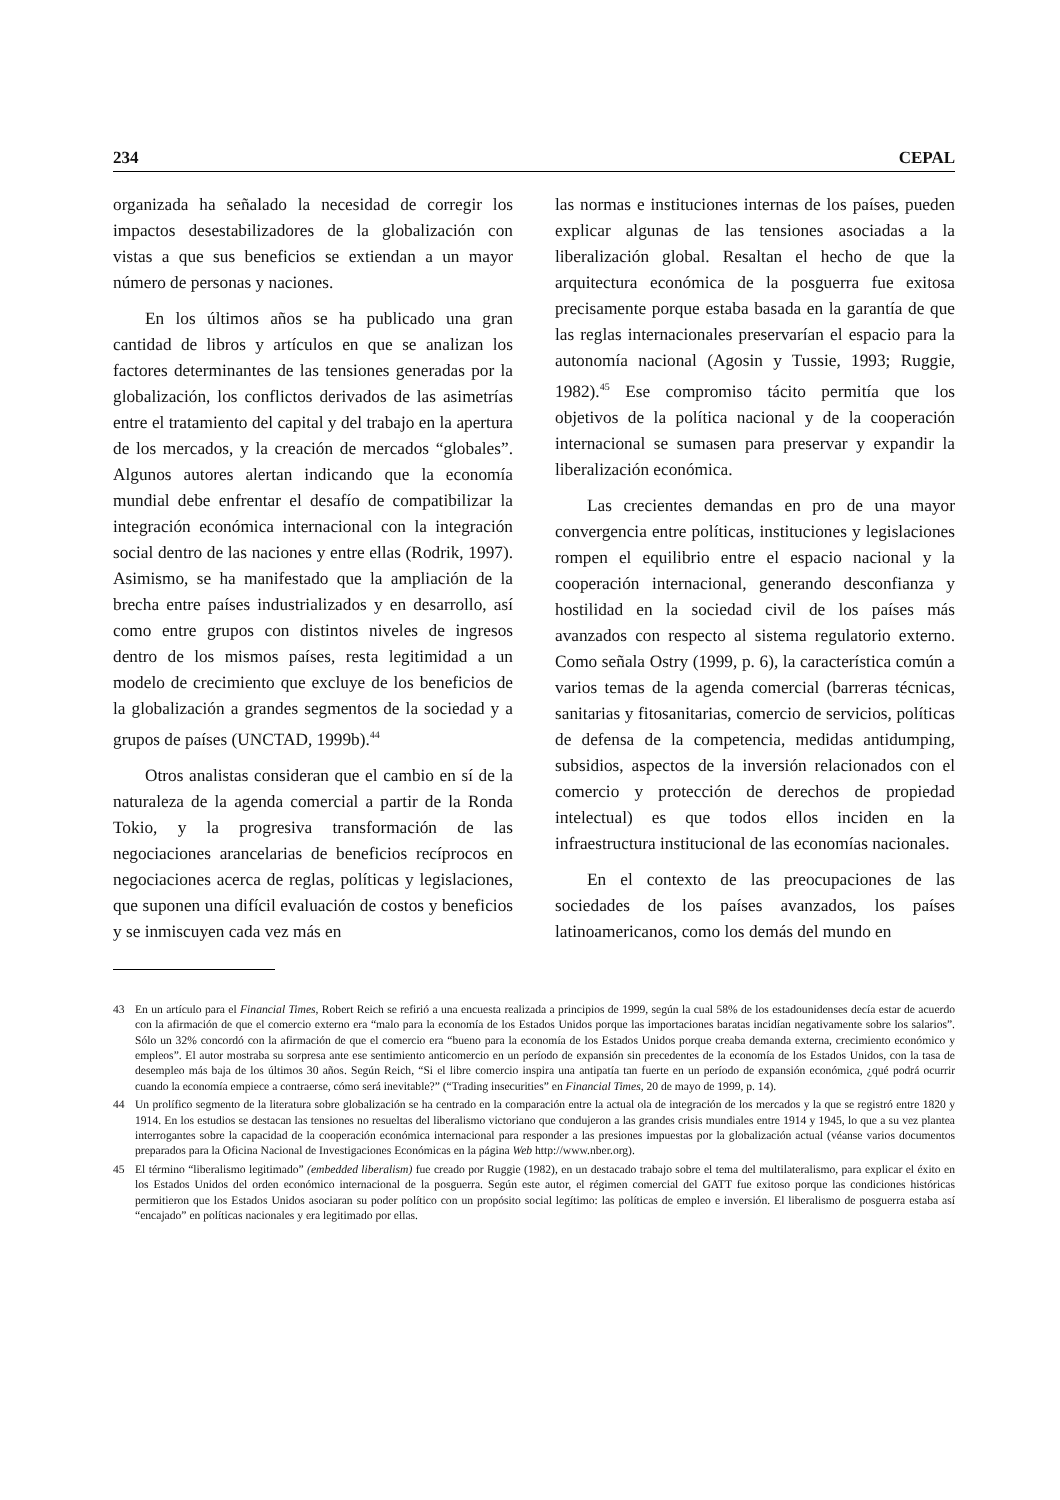234 CEPAL
organizada ha señalado la necesidad de corregir los impactos desestabilizadores de la globalización con vistas a que sus beneficios se extiendan a un mayor número de personas y naciones.
En los últimos años se ha publicado una gran cantidad de libros y artículos en que se analizan los factores determinantes de las tensiones generadas por la globalización, los conflictos derivados de las asimetrías entre el tratamiento del capital y del trabajo en la apertura de los mercados, y la creación de mercados “globales”. Algunos autores alertan indicando que la economía mundial debe enfrentar el desafío de compatibilizar la integración económica internacional con la integración social dentro de las naciones y entre ellas (Rodrik, 1997). Asimismo, se ha manifestado que la ampliación de la brecha entre países industrializados y en desarrollo, así como entre grupos con distintos niveles de ingresos dentro de los mismos países, resta legitimidad a un modelo de crecimiento que excluye de los beneficios de la globalización a grandes segmentos de la sociedad y a grupos de países (UNCTAD, 1999b).<sup>44</sup>
Otros analistas consideran que el cambio en sí de la naturaleza de la agenda comercial a partir de la Ronda Tokio, y la progresiva transformación de las negociaciones arancelarias de beneficios recíprocos en negociaciones acerca de reglas, políticas y legislaciones, que suponen una difícil evaluación de costos y beneficios y se inmiscuyen cada vez más en
las normas e instituciones internas de los países, pueden explicar algunas de las tensiones asociadas a la liberalización global. Resaltan el hecho de que la arquitectura económica de la posguerra fue exitosa precisamente porque estaba basada en la garantía de que las reglas internacionales preservarían el espacio para la autonomía nacional (Agosin y Tussie, 1993; Ruggie, 1982).<sup>45</sup> Ese compromiso tácito permitía que los objetivos de la política nacional y de la cooperación internacional se sumasen para preservar y expandir la liberalización económica.
Las crecientes demandas en pro de una mayor convergencia entre políticas, instituciones y legislaciones rompen el equilibrio entre el espacio nacional y la cooperación internacional, generando desconfianza y hostilidad en la sociedad civil de los países más avanzados con respecto al sistema regulatorio externo. Como señala Ostry (1999, p. 6), la característica común a varios temas de la agenda comercial (barreras técnicas, sanitarias y fitosanitarias, comercio de servicios, políticas de defensa de la competencia, medidas antidumping, subsidios, aspectos de la inversión relacionados con el comercio y protección de derechos de propiedad intelectual) es que todos ellos inciden en la infraestructura institucional de las economías nacionales.
En el contexto de las preocupaciones de las sociedades de los países avanzados, los países latinoamericanos, como los demás del mundo en
43 En un artículo para el Financial Times, Robert Reich se refirió a una encuesta realizada a principios de 1999, según la cual 58% de los estadounidenses decía estar de acuerdo con la afirmación de que el comercio externo era “malo para la economía de los Estados Unidos porque las importaciones baratas incidían negativamente sobre los salarios”. Sólo un 32% concordó con la afirmación de que el comercio era “bueno para la economía de los Estados Unidos porque creaba demanda externa, crecimiento económico y empleos”. El autor mostraba su sorpresa ante ese sentimiento anticomercio en un período de expansión sin precedentes de la economía de los Estados Unidos, con la tasa de desempleo más baja de los últimos 30 años. Según Reich, “Si el libre comercio inspira una antipatía tan fuerte en un período de expansión económica, ¿qué podrá ocurrir cuando la economía empiece a contraerse, cómo será inevitable?” (“Trading insecurities” en Financial Times, 20 de mayo de 1999, p. 14).
44 Un prolífico segmento de la literatura sobre globalización se ha centrado en la comparación entre la actual ola de integración de los mercados y la que se registró entre 1820 y 1914. En los estudios se destacan las tensiones no resueltas del liberalismo victoriano que condujeron a las grandes crisis mundiales entre 1914 y 1945, lo que a su vez plantea interrogantes sobre la capacidad de la cooperación económica internacional para responder a las presiones impuestas por la globalización actual (véanse varios documentos preparados para la Oficina Nacional de Investigaciones Económicas en la página Web http://www.nber.org).
45 El término “liberalismo legitimado” (embedded liberalism) fue creado por Ruggie (1982), en un destacado trabajo sobre el tema del multilateralismo, para explicar el éxito en los Estados Unidos del orden económico internacional de la posguerra. Según este autor, el régimen comercial del GATT fue exitoso porque las condiciones históricas permitieron que los Estados Unidos asociaran su poder político con un propósito social legítimo: las políticas de empleo e inversión. El liberalismo de posguerra estaba así “encajado” en políticas nacionales y era legitimado por ellas.